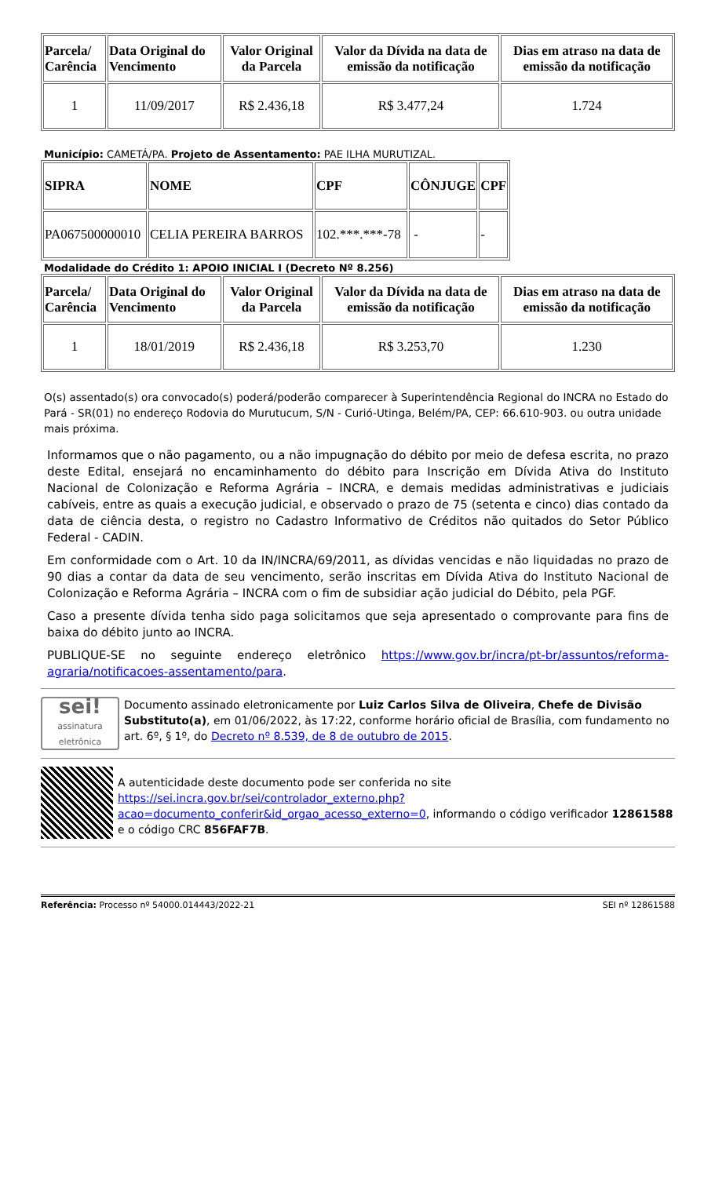| Parcela/ Carência | Data Original do Vencimento | Valor Original da Parcela | Valor da Dívida na data de emissão da notificação | Dias em atraso na data de emissão da notificação |
| --- | --- | --- | --- | --- |
| 1 | 11/09/2017 | R$ 2.436,18 | R$ 3.477,24 | 1.724 |
Município: CAMETÁ/PA. Projeto de Assentamento: PAE ILHA MURUTIZAL.
| SIPRA | NOME | CPF | CÔNJUGE | CPF |
| --- | --- | --- | --- | --- |
| PA067500000010 | CELIA PEREIRA BARROS | 102.***.***-78 | - | - |
Modalidade do Crédito 1: APOIO INICIAL I (Decreto Nº 8.256)
| Parcela/ Carência | Data Original do Vencimento | Valor Original da Parcela | Valor da Dívida na data de emissão da notificação | Dias em atraso na data de emissão da notificação |
| --- | --- | --- | --- | --- |
| 1 | 18/01/2019 | R$ 2.436,18 | R$ 3.253,70 | 1.230 |
O(s) assentado(s) ora convocado(s) poderá/poderão comparecer à Superintendência Regional do INCRA no Estado do Pará - SR(01) no endereço Rodovia do Murutucum, S/N - Curió-Utinga, Belém/PA, CEP: 66.610-903. ou outra unidade mais próxima.
Informamos que o não pagamento, ou a não impugnação do débito por meio de defesa escrita, no prazo deste Edital, ensejará no encaminhamento do débito para Inscrição em Dívida Ativa do Instituto Nacional de Colonização e Reforma Agrária – INCRA, e demais medidas administrativas e judiciais cabíveis, entre as quais a execução judicial, e observado o prazo de 75 (setenta e cinco) dias contado da data de ciência desta, o registro no Cadastro Informativo de Créditos não quitados do Setor Público Federal - CADIN.
Em conformidade com o Art. 10 da IN/INCRA/69/2011, as dívidas vencidas e não liquidadas no prazo de 90 dias a contar da data de seu vencimento, serão inscritas em Dívida Ativa do Instituto Nacional de Colonização e Reforma Agrária – INCRA com o fim de subsidiar ação judicial do Débito, pela PGF.
Caso a presente dívida tenha sido paga solicitamos que seja apresentado o comprovante para fins de baixa do débito junto ao INCRA.
PUBLIQUE-SE no seguinte endereço eletrônico https://www.gov.br/incra/pt-br/assuntos/reforma-agraria/notificacoes-assentamento/para.
sei!
assinatura eletrônica
Documento assinado eletronicamente por Luiz Carlos Silva de Oliveira, Chefe de Divisão Substituto(a), em 01/06/2022, às 17:22, conforme horário oficial de Brasília, com fundamento no art. 6º, § 1º, do Decreto nº 8.539, de 8 de outubro de 2015.
A autenticidade deste documento pode ser conferida no site https://sei.incra.gov.br/sei/controlador_externo.php?acao=documento_conferir&id_orgao_acesso_externo=0, informando o código verificador 12861588 e o código CRC 856FAF7B.
Referência: Processo nº 54000.014443/2022-21 SEI nº 12861588